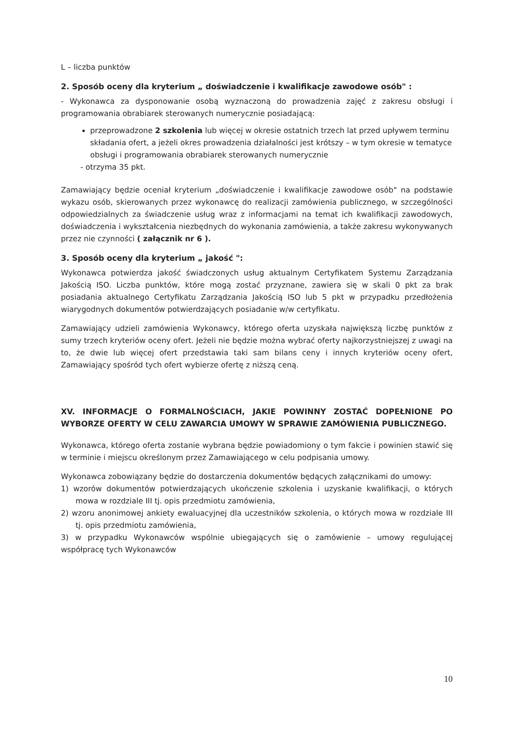L – liczba punktów
2. Sposób oceny dla kryterium „ doświadczenie i kwalifikacje zawodowe osób" :
- Wykonawca za dysponowanie osobą wyznaczoną do prowadzenia zajęć z zakresu obsługi i programowania obrabiarek sterowanych numerycznie posiadającą:
przeprowadzone 2 szkolenia lub więcej w okresie ostatnich trzech lat przed upływem terminu składania ofert, a jeżeli okres prowadzenia działalności jest krótszy – w tym okresie w tematyce obsługi i programowania obrabiarek sterowanych numerycznie
- otrzyma 35 pkt.
Zamawiający będzie oceniał kryterium „doświadczenie i kwalifikacje zawodowe osób" na podstawie wykazu osób, skierowanych przez wykonawcę do realizacji zamówienia publicznego, w szczególności odpowiedzialnych za świadczenie usług wraz z informacjami na temat ich kwalifikacji zawodowych, doświadczenia i wykształcenia niezbędnych do wykonania zamówienia, a także zakresu wykonywanych przez nie czynności ( załącznik nr 6 ).
3. Sposób oceny dla kryterium „ jakość ":
Wykonawca potwierdza jakość świadczonych usług aktualnym Certyfikatem Systemu Zarządzania Jakością ISO. Liczba punktów, które mogą zostać przyznane, zawiera się w skali 0 pkt za brak posiadania aktualnego Certyfikatu Zarządzania Jakością ISO lub 5 pkt w przypadku przedłożenia wiarygodnych dokumentów potwierdzających posiadanie w/w certyfikatu.
Zamawiający udzieli zamówienia Wykonawcy, którego oferta uzyskała największą liczbę punktów z sumy trzech kryteriów oceny ofert. Jeżeli nie będzie można wybrać oferty najkorzystniejszej z uwagi na to, że dwie lub więcej ofert przedstawia taki sam bilans ceny i innych kryteriów oceny ofert, Zamawiający spośród tych ofert wybierze ofertę z niższą ceną.
XV. INFORMACJE O FORMALNOŚCIACH, JAKIE POWINNY ZOSTAĆ DOPEŁNIONE PO WYBORZE OFERTY W CELU ZAWARCIA UMOWY W SPRAWIE ZAMÓWIENIA PUBLICZNEGO.
Wykonawca, którego oferta zostanie wybrana będzie powiadomiony o tym fakcie i powinien stawić się w terminie i miejscu określonym przez Zamawiającego w celu podpisania umowy.
Wykonawca zobowiązany będzie do dostarczenia dokumentów będących załącznikami do umowy:
1) wzorów dokumentów potwierdzających ukończenie szkolenia i uzyskanie kwalifikacji, o których mowa w rozdziale III tj. opis przedmiotu zamówienia,
2) wzoru anonimowej ankiety ewaluacyjnej dla uczestników szkolenia, o których mowa w rozdziale III tj. opis przedmiotu zamówienia,
3) w przypadku Wykonawców wspólnie ubiegających się o zamówienie – umowy regulującej współpracę tych Wykonawców
10